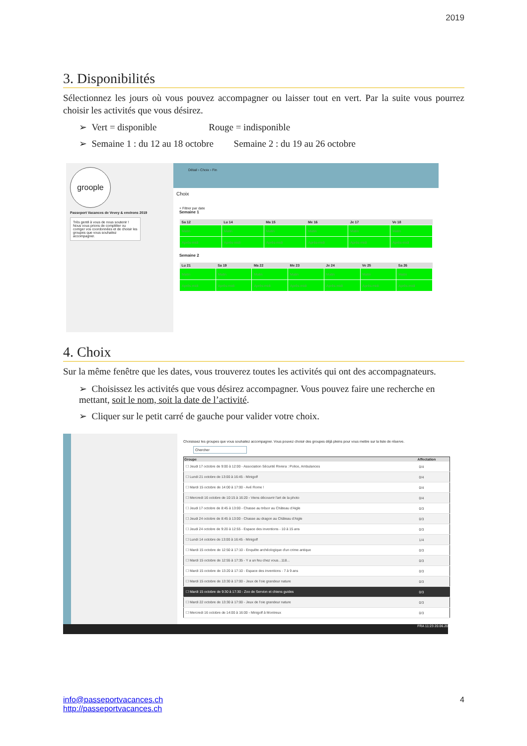2019
3. Disponibilités
Sélectionnez les jours où vous pouvez accompagner ou laisser tout en vert. Par la suite vous pourrez choisir les activités que vous désirez.
➢ Vert = disponible Rouge = indisponible
➢ Semaine 1 : du 12 au 18 octobre Semaine 2 : du 19 au 26 octobre
groople
Passeport Vacances de Vevey & environs 2019
Très gentil à vous de nous soutenir ! Nous vous prions de compléter ou corriger vos coordonnées et de choisir les groupes que vous souhaitez accompagner.
Détail › Choix › Fin
Choix
+ Filtrer par date
Semaine 1
| Sa 12 | Lu 14 | Ma 15 | Me 16 | Je 17 | Ve 18 |
| --- | --- | --- | --- | --- | --- |
| Matin | Matin | Matin | Matin | Matin | Matin |
| Après-midi | Après-midi | Après-midi | Après-midi | Après-midi | Après-midi |
Semaine 2
| Lu 21 | Sa 19 | Ma 22 | Me 23 | Je 24 | Ve 25 | Sa 26 |
| --- | --- | --- | --- | --- | --- | --- |
| Matin | Matin | Matin | Matin | Matin | Matin | Matin |
| Après-midi | Après-midi | Après-midi | Après-midi | Après-midi | Après-midi | Après-midi |
4. Choix
Sur la même fenêtre que les dates, vous trouverez toutes les activités qui ont des accompagnateurs.
➢ Choisissez les activités que vous désirez accompagner. Vous pouvez faire une recherche en mettant, soit le nom, soit la date de l’activité.
➢ Cliquer sur le petit carré de gauche pour valider votre choix.
Choisissez les groupes que vous souhaitez accompagner. Vous pouvez choisir des groupes déjà pleins pour vous mettre sur la liste de réserve.
Chercher
| Groupe | Affectation |
| --- | --- |
| ☐ Jeudi 17 octobre de 9:00 à 12:00 - Association Sécurité Riviera : Police, Ambulances | 0/4 |
| ☐ Lundi 21 octobre de 13:00 à 16:45 - Minigolf | 0/4 |
| ☐ Mardi 15 octobre de 14:00 à 17:00 - Avé Rome ! | 0/4 |
| ☐ Mercredi 16 octobre de 10:15 à 16:20 - Viens découvrir l'art de la photo | 0/4 |
| ☐ Jeudi 17 octobre de 8:45 à 13:00 - Chasse au trésor au Château d'Aigle | 0/3 |
| ☐ Jeudi 24 octobre de 8:45 à 13:00 - Chasse au dragon au Château d'Aigle | 0/3 |
| ☐ Jeudi 24 octobre de 9:20 à 12:55 - Espace des inventions - 10 à 15 ans | 0/3 |
| ☐ Lundi 14 octobre de 13:00 à 16:45 - Minigolf | 1/4 |
| ☐ Mardi 15 octobre de 12:50 à 17:10 - Enquête archéologique d'un crime antique | 0/3 |
| ☐ Mardi 15 octobre de 12:55 à 17:35 - Y a un feu chez vous...118... | 0/3 |
| ☐ Mardi 15 octobre de 13:20 à 17:10 - Espace des inventions - 7 à 9 ans | 0/3 |
| ☐ Mardi 15 octobre de 13:30 à 17:00 - Jeux de l'oie grandeur nature | 0/3 |
| ☐ Mardi 15 octobre de 9:30 à 17:30 - Zoo de Servion et chiens guides | 0/3 |
| ☐ Mardi 22 octobre de 13:30 à 17:00 - Jeux de l'oie grandeur nature | 0/3 |
| ☐ Mercredi 16 octobre de 14:00 à 16:00 - Minigolf à Montreux | 0/3 |
FRA 11:23 20.06.20
4
info@passeportvacances.ch
http://passeportvacances.ch